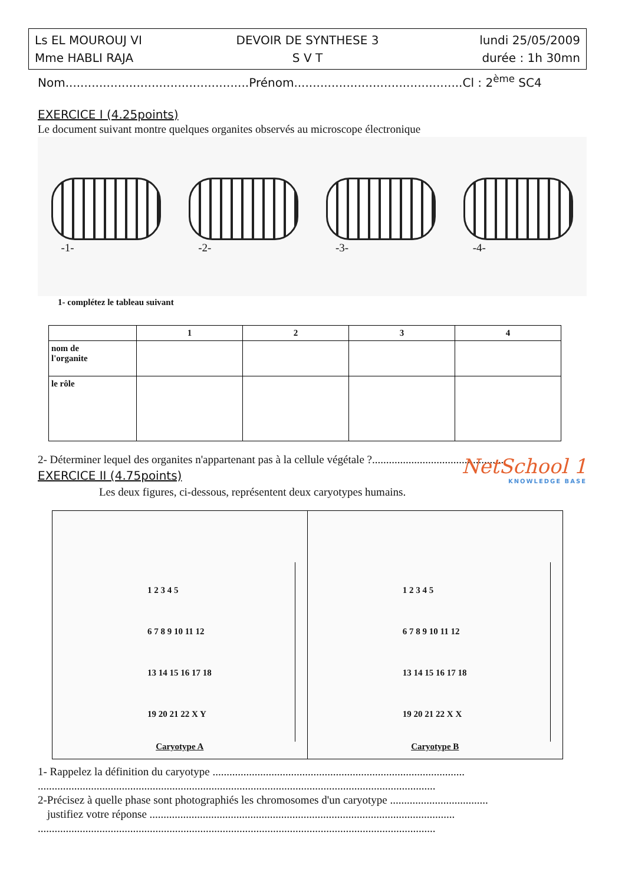Ls EL MOUROUJ VI
DEVOIR DE SYNTHESE 3
lundi 25/05/2009
Mme HABLI RAJA
S V T
durée : 1h 30mn
Nom.................................................Prénom.............................................Cl : 2<sup>ème</sup> SC4
EXERCICE I (4.25points)
Le document suivant montre quelques organites observés au microscope électronique
-1- -2- -3- -4-
1- complétez le tableau suivant
| | 1 | 2 | 3 | 4 |
| --- | --- | --- | --- | --- |
| nom de l'organite | | | | |
| le rôle | | | | |
2- Déterminer lequel des organites n'appartenant pas à la cellule végétale ?...............................................
EXERCICE II (4.75points)
NetSchool 1
KNOWLEDGE BASE
Les deux figures, ci-dessous, représentent deux caryotypes humains.
1 2 3 4 5
6 7 8 9 10 11 12
13 14 15 16 17 18
19 20 21 22 X Y
Caryotype A
1 2 3 4 5
6 7 8 9 10 11 12
13 14 15 16 17 18
19 20 21 22 X X
Caryotype B
1- Rappelez la définition du caryotype ..........................................................................................
..............................................................................................................................................
2-Précisez à quelle phase sont photographiés les chromosomes d'un caryotype ...................................
justifiez votre réponse .............................................................................................................
..............................................................................................................................................